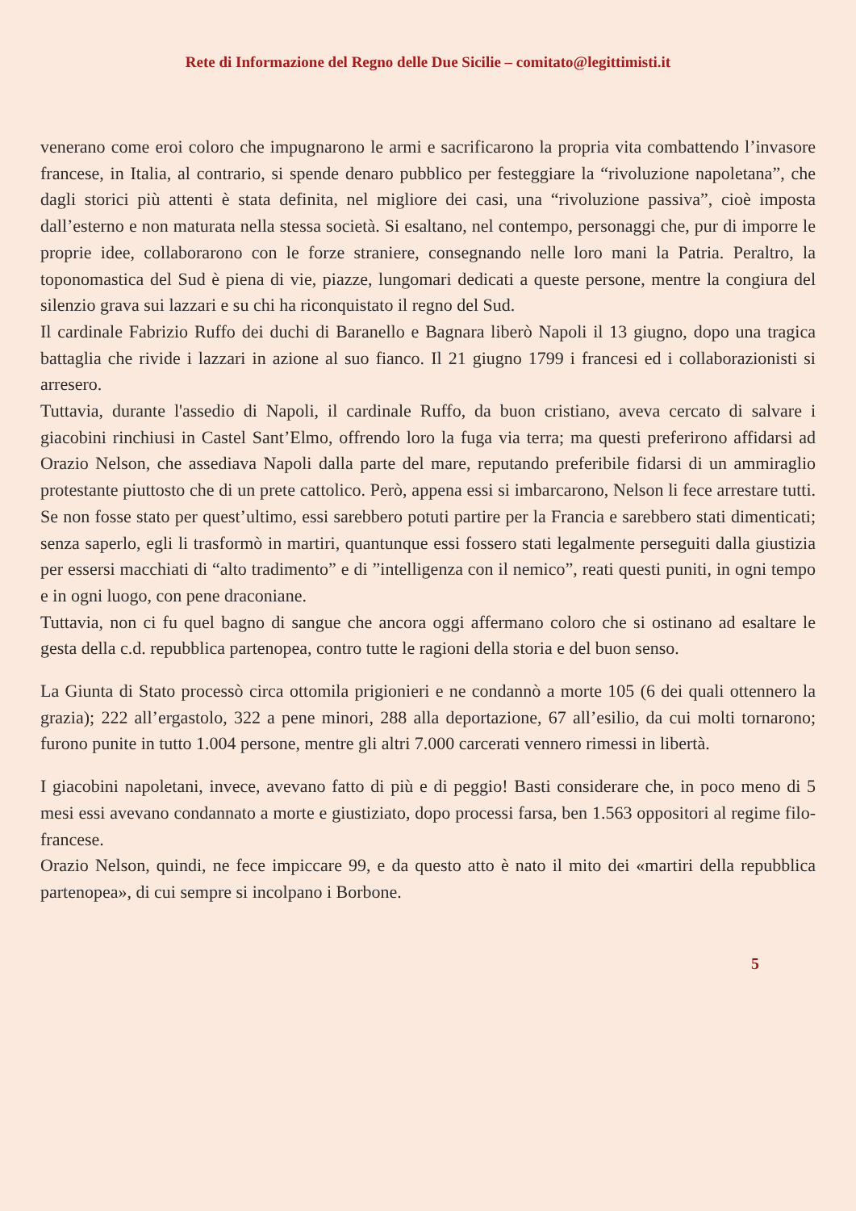Rete di Informazione del Regno delle Due Sicilie – comitato@legittimisti.it
venerano come eroi coloro che impugnarono le armi e sacrificarono la propria vita combattendo l’invasore francese, in Italia, al contrario, si spende denaro pubblico per festeggiare la “rivoluzione napoletana”, che dagli storici più attenti è stata definita, nel migliore dei casi, una “rivoluzione passiva”, cioè imposta dall’esterno e non maturata nella stessa società. Si esaltano, nel contempo, personaggi che, pur di imporre le proprie idee, collaborarono con le forze straniere, consegnando nelle loro mani la Patria. Peraltro, la toponomastica del Sud è piena di vie, piazze, lungomari dedicati a queste persone, mentre la congiura del silenzio grava sui lazzari e su chi ha riconquistato il regno del Sud.
Il cardinale Fabrizio Ruffo dei duchi di Baranello e Bagnara liberò Napoli il 13 giugno, dopo una tragica battaglia che rivide i lazzari in azione al suo fianco. Il 21 giugno 1799 i francesi ed i collaborazionisti si arresero.
Tuttavia, durante l'assedio di Napoli, il cardinale Ruffo, da buon cristiano, aveva cercato di salvare i giacobini rinchiusi in Castel Sant’Elmo, offrendo loro la fuga via terra; ma questi preferirono affidarsi ad Orazio Nelson, che assediava Napoli dalla parte del mare, reputando preferibile fidarsi di un ammiraglio protestante piuttosto che di un prete cattolico. Però, appena essi si imbarcarono, Nelson li fece arrestare tutti. Se non fosse stato per quest’ultimo, essi sarebbero potuti partire per la Francia e sarebbero stati dimenticati; senza saperlo, egli li trasformò in martiri, quantunque essi fossero stati legalmente perseguiti dalla giustizia per essersi macchiati di “alto tradimento” e di ”intelligenza con il nemico”, reati questi puniti, in ogni tempo e in ogni luogo, con pene draconiane.
Tuttavia, non ci fu quel bagno di sangue che ancora oggi affermano coloro che si ostinano ad esaltare le gesta della c.d. repubblica partenopea, contro tutte le ragioni della storia e del buon senso.
La Giunta di Stato processò circa ottomila prigionieri e ne condannò a morte 105 (6 dei quali ottennero la grazia); 222 all’ergastolo, 322 a pene minori, 288 alla deportazione, 67 all’esilio, da cui molti tornarono; furono punite in tutto 1.004 persone, mentre gli altri 7.000 carcerati vennero rimessi in libertà.
I giacobini napoletani, invece, avevano fatto di più e di peggio! Basti considerare che, in poco meno di 5 mesi essi avevano condannato a morte e giustiziato, dopo processi farsa, ben 1.563 oppositori al regime filo-francese.
Orazio Nelson, quindi, ne fece impiccare 99, e da questo atto è nato il mito dei «martiri della repubblica partenopea», di cui sempre si incolpano i Borbone.
5